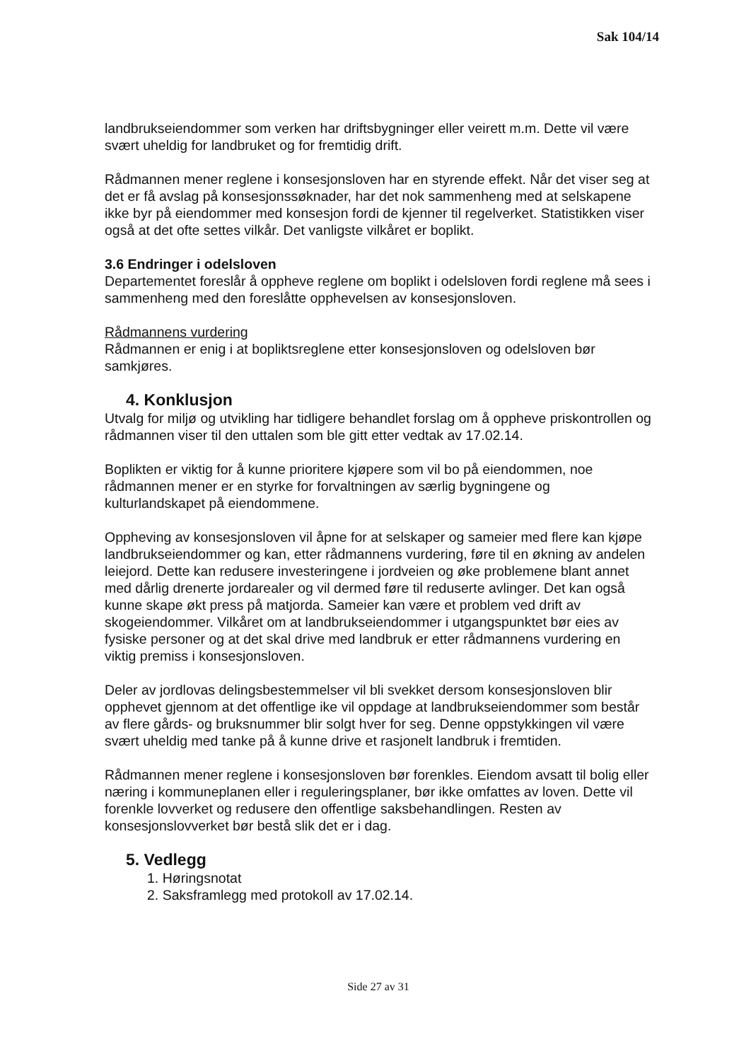Sak 104/14
landbrukseiendommer som verken har driftsbygninger eller veirett m.m. Dette vil være svært uheldig for landbruket og for fremtidig drift.
Rådmannen mener reglene i konsesjonsloven har en styrende effekt. Når det viser seg at det er få avslag på konsesjonssøknader, har det nok sammenheng med at selskapene ikke byr på eiendommer med konsesjon fordi de kjenner til regelverket. Statistikken viser også at det ofte settes vilkår. Det vanligste vilkåret er boplikt.
3.6 Endringer i odelsloven
Departementet foreslår å oppheve reglene om boplikt i odelsloven fordi reglene må sees i sammenheng med den foreslåtte opphevelsen av konsesjonsloven.
Rådmannens vurdering
Rådmannen er enig i at bopliktsreglene etter konsesjonsloven og odelsloven bør samkjøres.
4. Konklusjon
Utvalg for miljø og utvikling har tidligere behandlet forslag om å oppheve priskontrollen og rådmannen viser til den uttalen som ble gitt etter vedtak av 17.02.14.
Boplikten er viktig for å kunne prioritere kjøpere som vil bo på eiendommen, noe rådmannen mener er en styrke for forvaltningen av særlig bygningene og kulturlandskapet på eiendommene.
Oppheving av konsesjonsloven vil åpne for at selskaper og sameier med flere kan kjøpe landbrukseiendommer og kan, etter rådmannens vurdering, føre til en økning av andelen leiejord. Dette kan redusere investeringene i jordveien og øke problemene blant annet med dårlig drenerte jordarealer og vil dermed føre til reduserte avlinger. Det kan også kunne skape økt press på matjorda. Sameier kan være et problem ved drift av skogeiendommer. Vilkåret om at landbrukseiendommer i utgangspunktet bør eies av fysiske personer og at det skal drive med landbruk er etter rådmannens vurdering en viktig premiss i konsesjonsloven.
Deler av jordlovas delingsbestemmelser vil bli svekket dersom konsesjonsloven blir opphevet gjennom at det offentlige ike vil oppdage at landbrukseiendommer som består av flere gårds- og bruksnummer blir solgt hver for seg. Denne oppstykkingen vil være svært uheldig med tanke på å kunne drive et rasjonelt landbruk i fremtiden.
Rådmannen mener reglene i konsesjonsloven bør forenkles. Eiendom avsatt til bolig eller næring i kommuneplanen eller i reguleringsplaner, bør ikke omfattes av loven. Dette vil forenkle lovverket og redusere den offentlige saksbehandlingen. Resten av konsesjonslovverket bør bestå slik det er i dag.
5. Vedlegg
1. Høringsnotat
2. Saksframlegg med protokoll av 17.02.14.
Side 27 av 31